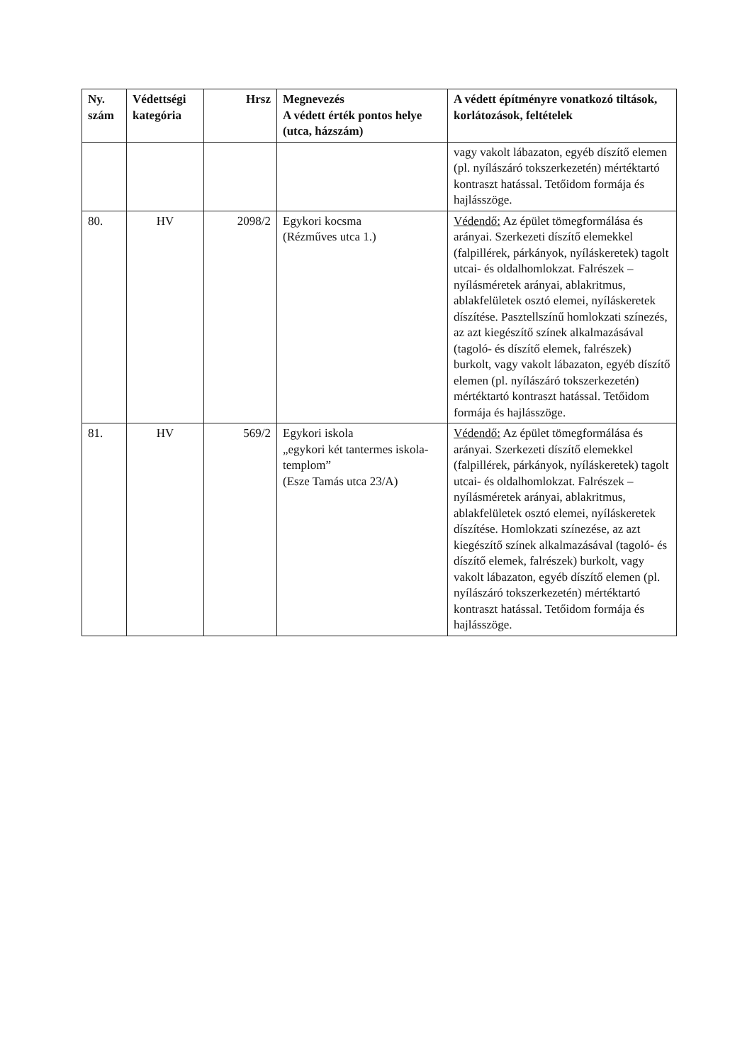| Ny. szám | Védettségi kategória | Hrsz | Megnevezés A védett érték pontos helye (utca, házszám) | A védett építményre vonatkozó tiltások, korlátozások, feltételek |
| --- | --- | --- | --- | --- |
| | | | | vagy vakolt lábazaton, egyéb díszítő elemen (pl. nyílászáró tokszerkezetén) mértéktartó kontraszt hatással. Tetőidom formája és hajlásszöge. |
| 80. | HV | 2098/2 | Egykori kocsma (Rézműves utca 1.) | Védendő: Az épület tömegformálása és arányai. Szerkezeti díszítő elemekkel (falpillérek, párkányok, nyíláskeretek) tagolt utcai- és oldalhomlokzat. Falrészek – nyílásméretek arányai, ablakritmus, ablakfelületek osztó elemei, nyíláskeretek díszítése. Pasztellszínű homlokzati színezés, az azt kiegészítő színek alkalmazásával (tagoló- és díszítő elemek, falrészek) burkolt, vagy vakolt lábazaton, egyéb díszítő elemen (pl. nyílászáró tokszerkezetén) mértéktartó kontraszt hatással. Tetőidom formája és hajlásszöge. |
| 81. | HV | 569/2 | Egykori iskola „egykori két tantermes iskola-templom” (Esze Tamás utca 23/A) | Védendő: Az épület tömegformálása és arányai. Szerkezeti díszítő elemekkel (falpillérek, párkányok, nyíláskeretek) tagolt utcai- és oldalhomlokzat. Falrészek – nyílásméretek arányai, ablakritmus, ablakfelületek osztó elemei, nyíláskeretek díszítése. Homlokzati színezése, az azt kiegészítő színek alkalmazásával (tagoló- és díszítő elemek, falrészek) burkolt, vagy vakolt lábazaton, egyéb díszítő elemen (pl. nyílászáró tokszerkezetén) mértéktartó kontraszt hatással. Tetőidom formája és hajlásszöge. |